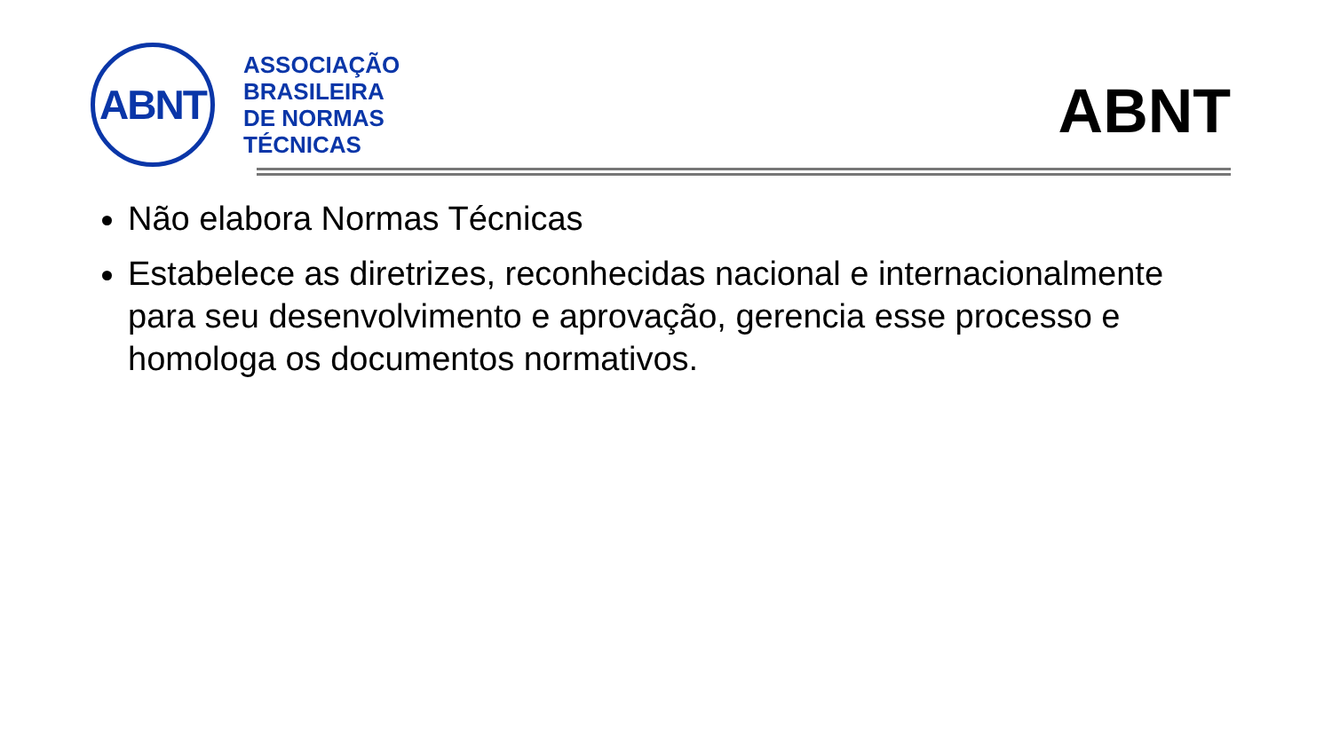ABNT
ASSOCIAÇÃO
BRASILEIRA
DE NORMAS
TÉCNICAS
ABNT
Não elabora Normas Técnicas
Estabelece as diretrizes, reconhecidas nacional e internacionalmente para seu desenvolvimento e aprovação, gerencia esse processo e homologa os documentos normativos.